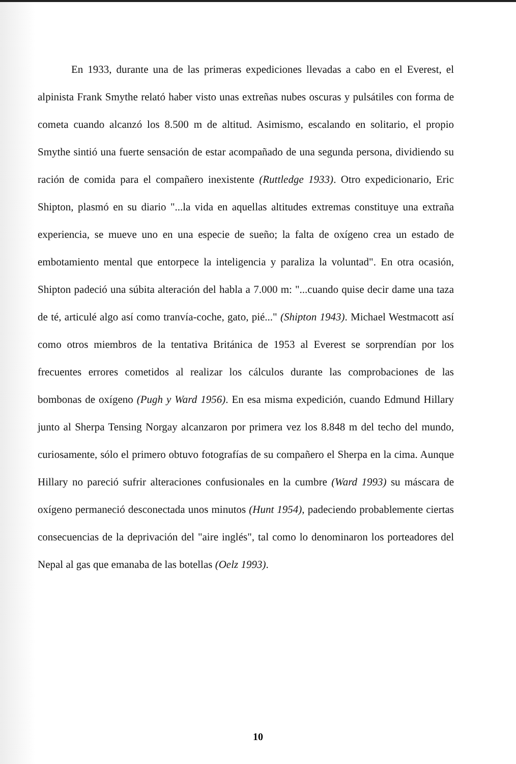En 1933, durante una de las primeras expediciones llevadas a cabo en el Everest, el alpinista Frank Smythe relató haber visto unas extreñas nubes oscuras y pulsátiles con forma de cometa cuando alcanzó los 8.500 m de altitud. Asimismo, escalando en solitario, el propio Smythe sintió una fuerte sensación de estar acompañado de una segunda persona, dividiendo su ración de comida para el compañero inexistente (Ruttledge 1933). Otro expedicionario, Eric Shipton, plasmó en su diario "...la vida en aquellas altitudes extremas constituye una extraña experiencia, se mueve uno en una especie de sueño; la falta de oxígeno crea un estado de embotamiento mental que entorpece la inteligencia y paraliza la voluntad". En otra ocasión, Shipton padeció una súbita alteración del habla a 7.000 m: "...cuando quise decir dame una taza de té, articulé algo así como tranvía-coche, gato, pié..." (Shipton 1943). Michael Westmacott así como otros miembros de la tentativa Británica de 1953 al Everest se sorprendían por los frecuentes errores cometidos al realizar los cálculos durante las comprobaciones de las bombonas de oxígeno (Pugh y Ward 1956). En esa misma expedición, cuando Edmund Hillary junto al Sherpa Tensing Norgay alcanzaron por primera vez los 8.848 m del techo del mundo, curiosamente, sólo el primero obtuvo fotografías de su compañero el Sherpa en la cima. Aunque Hillary no pareció sufrir alteraciones confusionales en la cumbre (Ward 1993) su máscara de oxígeno permaneció desconectada unos minutos (Hunt 1954), padeciendo probablemente ciertas consecuencias de la deprivación del "aire inglés", tal como lo denominaron los porteadores del Nepal al gas que emanaba de las botellas (Oelz 1993).
10